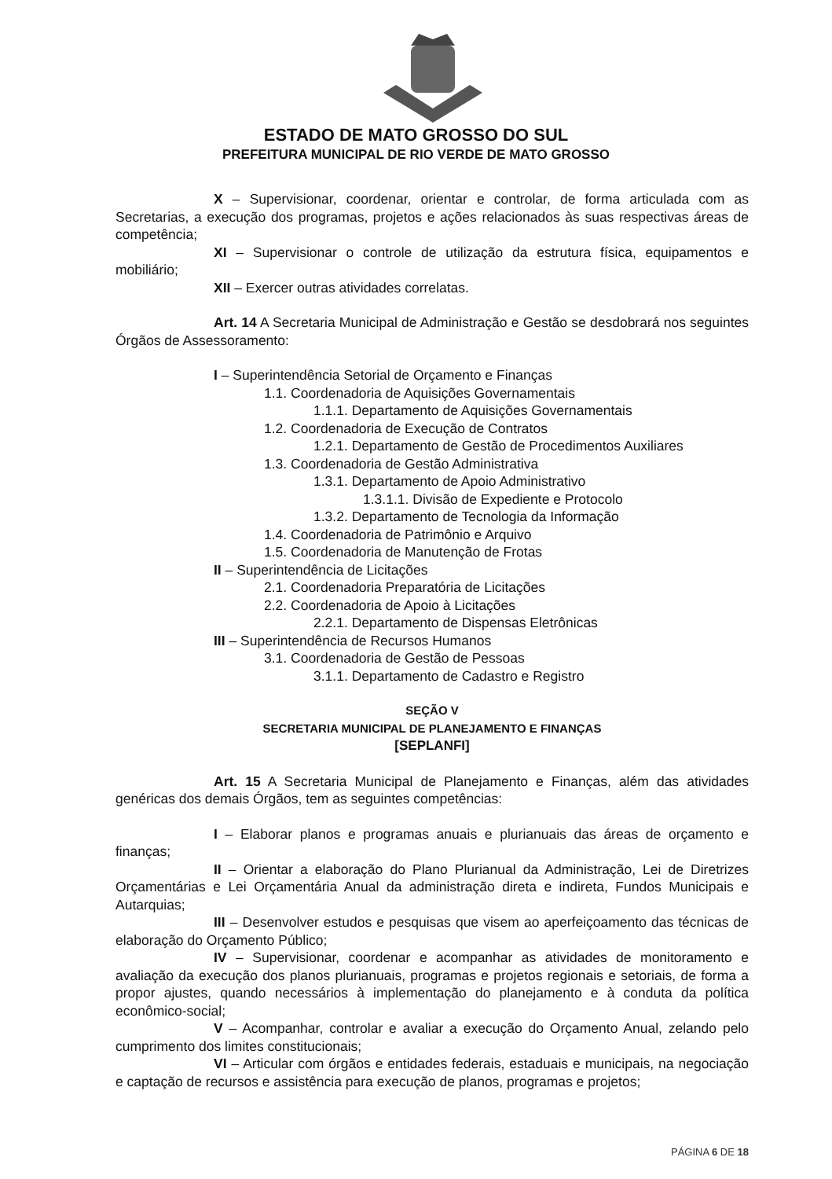ESTADO DE MATO GROSSO DO SUL
PREFEITURA MUNICIPAL DE RIO VERDE DE MATO GROSSO
X – Supervisionar, coordenar, orientar e controlar, de forma articulada com as Secretarias, a execução dos programas, projetos e ações relacionados às suas respectivas áreas de competência;
XI – Supervisionar o controle de utilização da estrutura física, equipamentos e mobiliário;
XII – Exercer outras atividades correlatas.
Art. 14 A Secretaria Municipal de Administração e Gestão se desdobrará nos seguintes Órgãos de Assessoramento:
I – Superintendência Setorial de Orçamento e Finanças
1.1. Coordenadoria de Aquisições Governamentais
1.1.1. Departamento de Aquisições Governamentais
1.2. Coordenadoria de Execução de Contratos
1.2.1. Departamento de Gestão de Procedimentos Auxiliares
1.3. Coordenadoria de Gestão Administrativa
1.3.1. Departamento de Apoio Administrativo
1.3.1.1. Divisão de Expediente e Protocolo
1.3.2. Departamento de Tecnologia da Informação
1.4. Coordenadoria de Patrimônio e Arquivo
1.5. Coordenadoria de Manutenção de Frotas
II – Superintendência de Licitações
2.1. Coordenadoria Preparatória de Licitações
2.2. Coordenadoria de Apoio à Licitações
2.2.1. Departamento de Dispensas Eletrônicas
III – Superintendência de Recursos Humanos
3.1. Coordenadoria de Gestão de Pessoas
3.1.1. Departamento de Cadastro e Registro
SEÇÃO V
SECRETARIA MUNICIPAL DE PLANEJAMENTO E FINANÇAS
[SEPLANFI]
Art. 15 A Secretaria Municipal de Planejamento e Finanças, além das atividades genéricas dos demais Órgãos, tem as seguintes competências:
I – Elaborar planos e programas anuais e plurianuais das áreas de orçamento e finanças;
II – Orientar a elaboração do Plano Plurianual da Administração, Lei de Diretrizes Orçamentárias e Lei Orçamentária Anual da administração direta e indireta, Fundos Municipais e Autarquias;
III – Desenvolver estudos e pesquisas que visem ao aperfeiçoamento das técnicas de elaboração do Orçamento Público;
IV – Supervisionar, coordenar e acompanhar as atividades de monitoramento e avaliação da execução dos planos plurianuais, programas e projetos regionais e setoriais, de forma a propor ajustes, quando necessários à implementação do planejamento e à conduta da política econômico-social;
V – Acompanhar, controlar e avaliar a execução do Orçamento Anual, zelando pelo cumprimento dos limites constitucionais;
VI – Articular com órgãos e entidades federais, estaduais e municipais, na negociação e captação de recursos e assistência para execução de planos, programas e projetos;
PÁGINA 6 DE 18